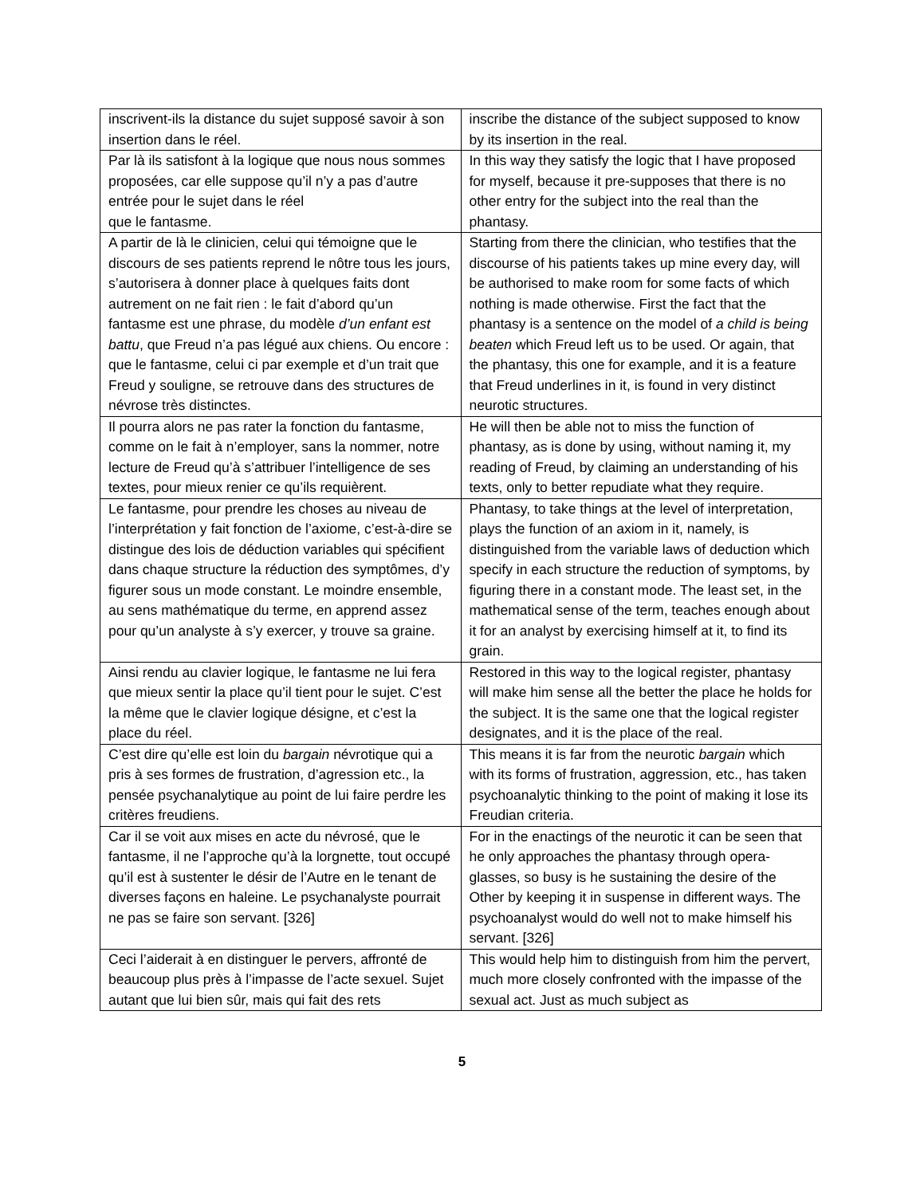| inscrivent-ils la distance du sujet supposé savoir à son insertion dans le réel. | inscribe the distance of the subject supposed to know by its insertion in the real. |
| Par là ils satisfont à la logique que nous nous sommes proposées, car elle suppose qu’il n’y a pas d’autre entrée pour le sujet dans le réel que le fantasme. | In this way they satisfy the logic that I have proposed for myself, because it pre-supposes that there is no other entry for the subject into the real than the phantasy. |
| A partir de là le clinicien, celui qui témoigne que le discours de ses patients reprend le nôtre tous les jours, s’autorisera à donner place à quelques faits dont autrement on ne fait rien : le fait d’abord qu’un fantasme est une phrase, du modèle d’un enfant est battu , que Freud n’a pas légué aux chiens. Ou encore : que le fantasme, celui ci par exemple et d’un trait que Freud y souligne, se retrouve dans des structures de névrose très distinctes. | Starting from there the clinician, who testifies that the discourse of his patients takes up mine every day, will be authorised to make room for some facts of which nothing is made otherwise. First the fact that the phantasy is a sentence on the model of a child is being beaten which Freud left us to be used. Or again, that the phantasy, this one for example, and it is a feature that Freud underlines in it, is found in very distinct neurotic structures. |
| Il pourra alors ne pas rater la fonction du fantasme, comme on le fait à n’employer, sans la nommer, notre lecture de Freud qu’à s’attribuer l’intelligence de ses textes, pour mieux renier ce qu’ils requièrent. | He will then be able not to miss the function of phantasy, as is done by using, without naming it, my reading of Freud, by claiming an understanding of his texts, only to better repudiate what they require. |
| Le fantasme, pour prendre les choses au niveau de l’interprétation y fait fonction de l’axiome, c’est-à-dire se distingue des lois de déduction variables qui spécifient dans chaque structure la réduction des symptômes, d’y figurer sous un mode constant. Le moindre ensemble, au sens mathématique du terme, en apprend assez pour qu’un analyste à s’y exercer, y trouve sa graine. | Phantasy, to take things at the level of interpretation, plays the function of an axiom in it, namely, is distinguished from the variable laws of deduction which specify in each structure the reduction of symptoms, by figuring there in a constant mode. The least set, in the mathematical sense of the term, teaches enough about it for an analyst by exercising himself at it, to find its grain. |
| Ainsi rendu au clavier logique, le fantasme ne lui fera que mieux sentir la place qu’il tient pour le sujet. C’est la même que le clavier logique désigne, et c’est la place du réel. | Restored in this way to the logical register, phantasy will make him sense all the better the place he holds for the subject. It is the same one that the logical register designates, and it is the place of the real. |
| C’est dire qu’elle est loin du bargain névrotique qui a pris à ses formes de frustration, d’agression etc., la pensée psychanalytique au point de lui faire perdre les critères freudiens. | This means it is far from the neurotic bargain which with its forms of frustration, aggression, etc., has taken psychoanalytic thinking to the point of making it lose its Freudian criteria. |
| Car il se voit aux mises en acte du névrosé, que le fantasme, il ne l’approche qu’à la lorgnette, tout occupé qu’il est à sustenter le désir de l’Autre en le tenant de diverses façons en haleine. Le psychanalyste pourrait ne pas se faire son servant. [326] | For in the enactings of the neurotic it can be seen that he only approaches the phantasy through opera-glasses, so busy is he sustaining the desire of the Other by keeping it in suspense in different ways. The psychoanalyst would do well not to make himself his servant. [326] |
| Ceci l’aiderait à en distinguer le pervers, affronté de beaucoup plus près à l’impasse de l’acte sexuel. Sujet autant que lui bien sûr, mais qui fait des rets | This would help him to distinguish from him the pervert, much more closely confronted with the impasse of the sexual act. Just as much subject as |
5